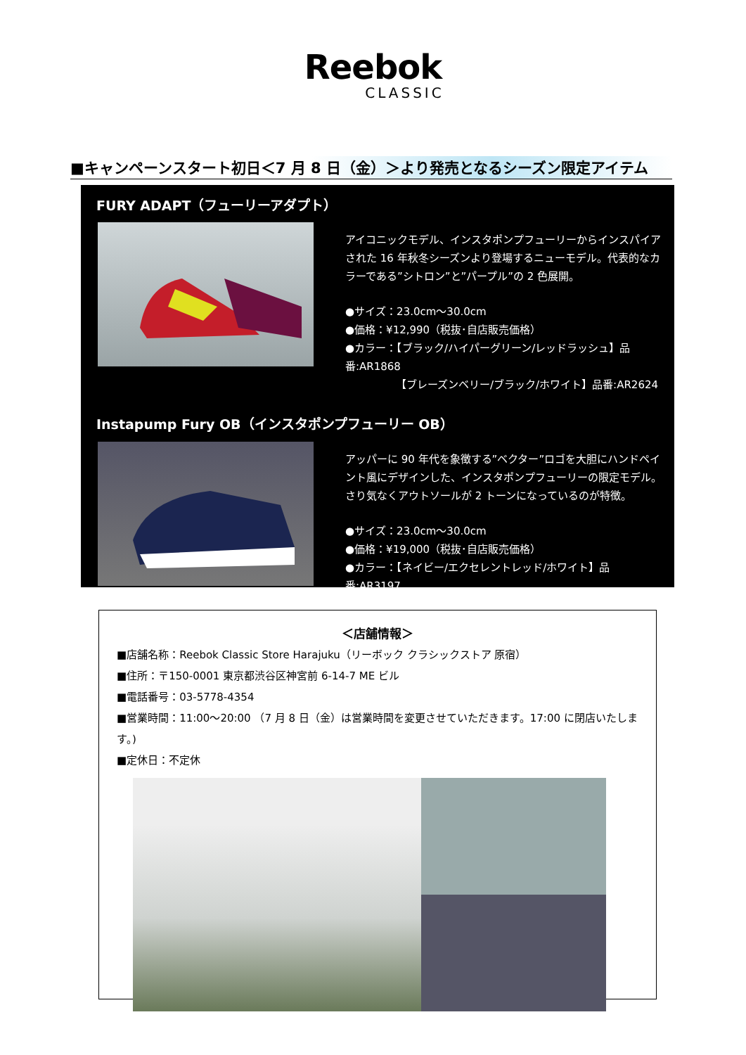Reebok
CLASSIC
■キャンペーンスタート初日＜7 月 8 日（金）＞より発売となるシーズン限定アイテム
FURY ADAPT（フューリーアダプト）
アイコニックモデル、インスタポンプフューリーからインスパイアされた 16 年秋冬シーズンより登場するニューモデル。代表的なカラーである”シトロン”と”パープル”の 2 色展開。
●サイズ：23.0cm～30.0cm
●価格：¥12,990（税抜･自店販売価格）
●カラー：【ブラック/ハイパーグリーン/レッドラッシュ】品番:AR1868
【ブレーズンベリー/ブラック/ホワイト】品番:AR2624
Instapump Fury OB（インスタポンプフューリー OB）
アッパーに 90 年代を象徴する”ベクター”ロゴを大胆にハンドペイント風にデザインした、インスタポンプフューリーの限定モデル。さり気なくアウトソールが 2 トーンになっているのが特徴。
●サイズ：23.0cm～30.0cm
●価格：¥19,000（税抜･自店販売価格）
●カラー：【ネイビー/エクセレントレッド/ホワイト】品番:AR3197
＜店舗情報＞
■店舗名称：Reebok Classic Store Harajuku（リーボック クラシックストア 原宿）
■住所：〒150-0001 東京都渋谷区神宮前 6-14-7 ME ビル
■電話番号：03-5778-4354
■営業時間：11:00～20:00 （7 月 8 日（金）は営業時間を変更させていただきます。17:00 に閉店いたします。)
■定休日：不定休